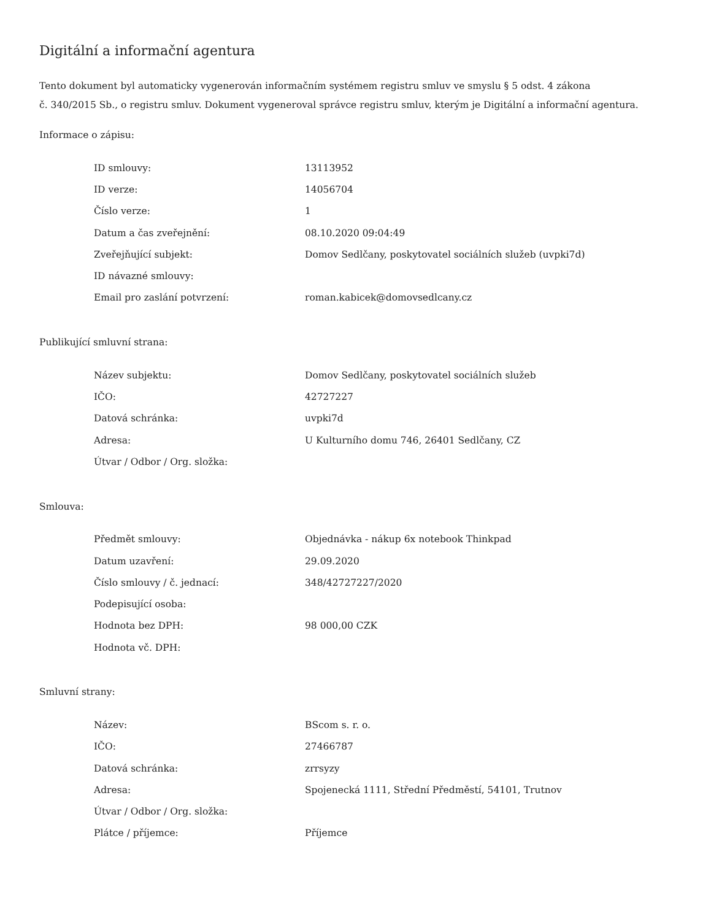Digitální a informační agentura
Tento dokument byl automaticky vygenerován informačním systémem registru smluv ve smyslu § 5 odst. 4 zákona
č. 340/2015 Sb., o registru smluv. Dokument vygeneroval správce registru smluv, kterým je Digitální a informační agentura.
Informace o zápisu:
| ID smlouvy: | 13113952 |
| ID verze: | 14056704 |
| Číslo verze: | 1 |
| Datum a čas zveřejnění: | 08.10.2020 09:04:49 |
| Zveřejňující subjekt: | Domov Sedlčany, poskytovatel sociálních služeb (uvpki7d) |
| ID návazné smlouvy: | |
| Email pro zaslání potvrzení: | roman.kabicek@domovsedlcany.cz |
Publikující smluvní strana:
| Název subjektu: | Domov Sedlčany, poskytovatel sociálních služeb |
| IČO: | 42727227 |
| Datová schránka: | uvpki7d |
| Adresa: | U Kulturního domu 746, 26401 Sedlčany, CZ |
| Útvar / Odbor / Org. složka: | |
Smlouva:
| Předmět smlouvy: | Objednávka - nákup 6x notebook Thinkpad |
| Datum uzavření: | 29.09.2020 |
| Číslo smlouvy / č. jednací: | 348/42727227/2020 |
| Podepisující osoba: | |
| Hodnota bez DPH: | 98 000,00 CZK |
| Hodnota vč. DPH: | |
Smluvní strany:
| Název: | BScom s. r. o. |
| IČO: | 27466787 |
| Datová schránka: | zrrsyzy |
| Adresa: | Spojenecká 1111, Střední Předměstí, 54101, Trutnov |
| Útvar / Odbor / Org. složka: | |
| Plátce / příjemce: | Příjemce |